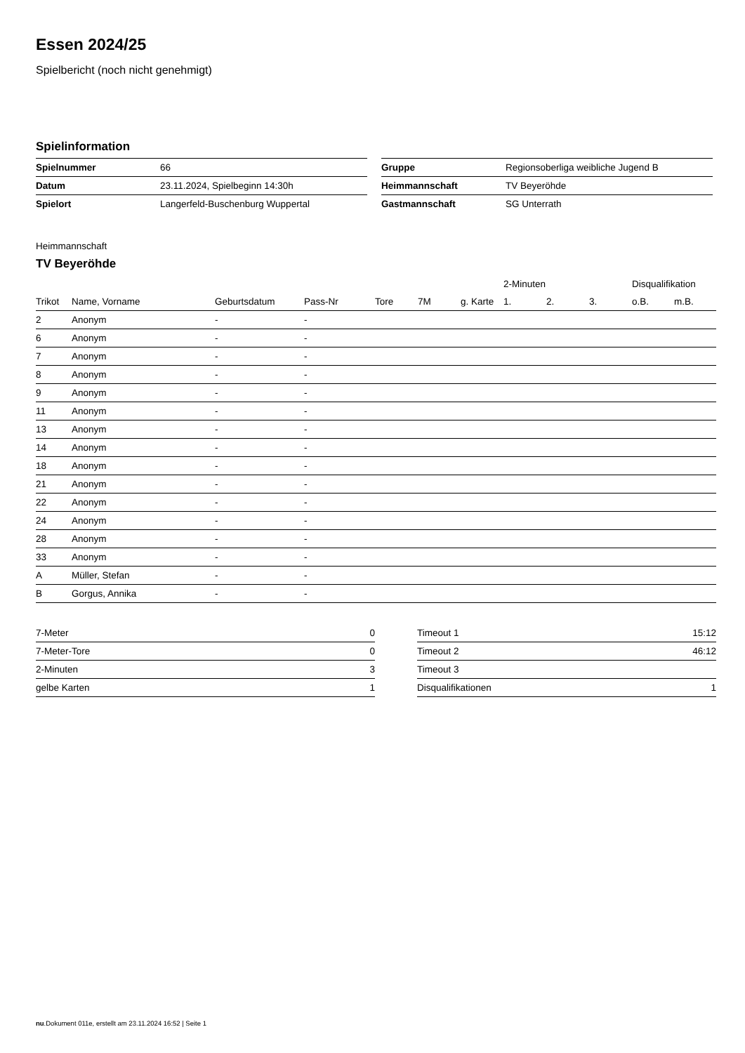Essen 2024/25
Spielbericht (noch nicht genehmigt)
Spielinformation
| Spielnummer | 66 |
| Datum | 23.11.2024, Spielbeginn 14:30h |
| Spielort | Langerfeld-Buschenburg Wuppertal |
| Gruppe | Regionsoberliga weibliche Jugend B |
| Heimmannschaft | TV Beyeröhde |
| Gastmannschaft | SG Unterrath |
Heimmannschaft
TV Beyeröhde
| | | | | | | | 2-Minuten | | | Disqualifikation | |
| --- | --- | --- | --- | --- | --- | --- | --- | --- | --- | --- | --- |
| Trikot | Name, Vorname | Geburtsdatum | Pass-Nr | Tore | 7M | g. Karte | 1. | 2. | 3. | o.B. | m.B. |
| 2 | Anonym | - | - | | | | | | | | |
| 6 | Anonym | - | - | | | | | | | | |
| 7 | Anonym | - | - | | | | | | | | |
| 8 | Anonym | - | - | | | | | | | | |
| 9 | Anonym | - | - | | | | | | | | |
| 11 | Anonym | - | - | | | | | | | | |
| 13 | Anonym | - | - | | | | | | | | |
| 14 | Anonym | - | - | | | | | | | | |
| 18 | Anonym | - | - | | | | | | | | |
| 21 | Anonym | - | - | | | | | | | | |
| 22 | Anonym | - | - | | | | | | | | |
| 24 | Anonym | - | - | | | | | | | | |
| 28 | Anonym | - | - | | | | | | | | |
| 33 | Anonym | - | - | | | | | | | | |
| A | Müller, Stefan | - | - | | | | | | | | |
| B | Gorgus, Annika | - | - | | | | | | | | |
| 7-Meter | 0 |
| 7-Meter-Tore | 0 |
| 2-Minuten | 3 |
| gelbe Karten | 1 |
| Timeout 1 | 15:12 |
| Timeout 2 | 46:12 |
| Timeout 3 | |
| Disqualifikationen | 1 |
nu.Dokument 011e, erstellt am 23.11.2024 16:52 | Seite 1